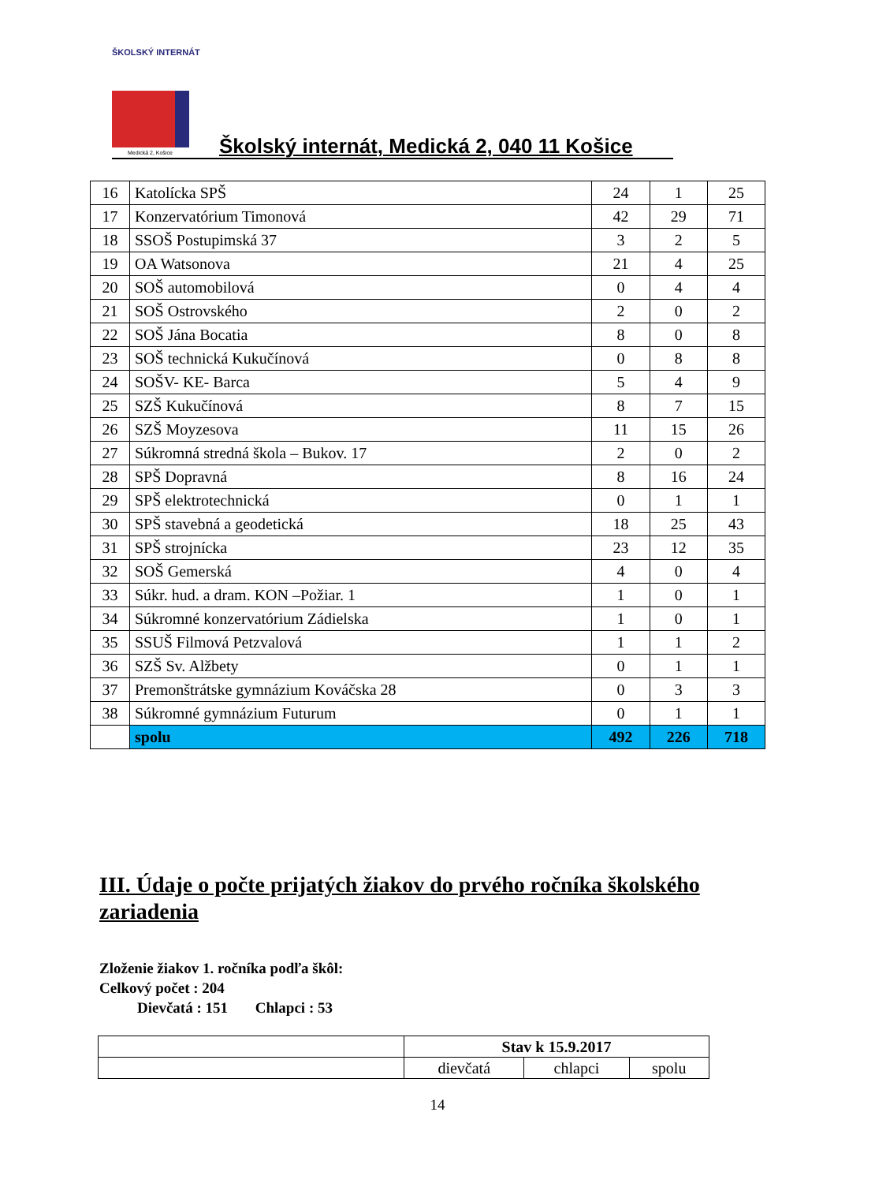ŠKOLSKÝ INTERNÁT
Medická 2, Košice
Školský internát, Medická 2, 040 11 Košice
| 16 | Katolícka SPŠ | 24 | 1 | 25 |
| 17 | Konzervatórium Timonová | 42 | 29 | 71 |
| 18 | SSOŠ Postupimská 37 | 3 | 2 | 5 |
| 19 | OA Watsonova | 21 | 4 | 25 |
| 20 | SOŠ automobilová | 0 | 4 | 4 |
| 21 | SOŠ Ostrovského | 2 | 0 | 2 |
| 22 | SOŠ Jána Bocatia | 8 | 0 | 8 |
| 23 | SOŠ technická Kukučínová | 0 | 8 | 8 |
| 24 | SOŠV- KE- Barca | 5 | 4 | 9 |
| 25 | SZŠ Kukučínová | 8 | 7 | 15 |
| 26 | SZŠ Moyzesova | 11 | 15 | 26 |
| 27 | Súkromná stredná škola – Bukov. 17 | 2 | 0 | 2 |
| 28 | SPŠ Dopravná | 8 | 16 | 24 |
| 29 | SPŠ elektrotechnická | 0 | 1 | 1 |
| 30 | SPŠ stavebná a geodetická | 18 | 25 | 43 |
| 31 | SPŠ strojnícka | 23 | 12 | 35 |
| 32 | SOŠ Gemerská | 4 | 0 | 4 |
| 33 | Súkr. hud. a dram. KON –Požiar. 1 | 1 | 0 | 1 |
| 34 | Súkromné konzervatórium Zádielska | 1 | 0 | 1 |
| 35 | SSUŠ Filmová Petzvalová | 1 | 1 | 2 |
| 36 | SZŠ Sv. Alžbety | 0 | 1 | 1 |
| 37 | Premonštrátske gymnázium Kováčska 28 | 0 | 3 | 3 |
| 38 | Súkromné gymnázium Futurum | 0 | 1 | 1 |
| | spolu | 492 | 226 | 718 |
III. Údaje o počte prijatých žiakov do prvého ročníka školského zariadenia
Zloženie žiakov 1. ročníka podľa škôl:
Celkový počet : 204
Dievčatá : 151 Chlapci : 53
| | Stav k 15.9.2017 | | |
| | dievčatá | chlapci | spolu |
14